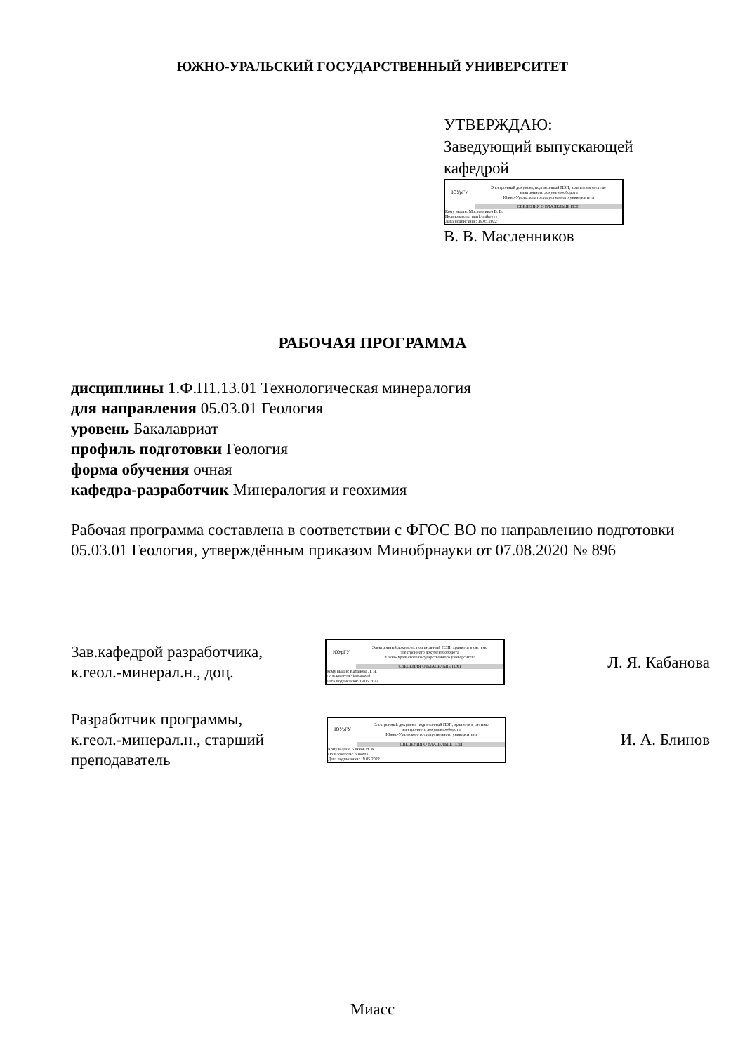ЮЖНО-УРАЛЬСКИЙ ГОСУДАРСТВЕННЫЙ УНИВЕРСИТЕТ
УТВЕРЖДАЮ:
Заведующий выпускающей
кафедрой
ЮУрГУ
Электронный документ, подписанный ПЭП, хранится в системе
электронного документооборота
Южно-Уральского государственного университета
СВЕДЕНИЯ О ВЛАДЕЛЬЦЕ ПЭП
Кому выдан: Масленников В. В.
Пользователь: maslennikovvv
Дата подписания: 19.05.2022
В. В. Масленников
РАБОЧАЯ ПРОГРАММА
дисциплины 1.Ф.П1.13.01 Технологическая минералогия
для направления 05.03.01 Геология
уровень Бакалавриат
профиль подготовки Геология
форма обучения очная
кафедра-разработчик Минералогия и геохимия
Рабочая программа составлена в соответствии с ФГОС ВО по направлению подготовки 05.03.01 Геология, утверждённым приказом Минобрнауки от 07.08.2020 № 896
Зав.кафедрой разработчика,
к.геол.-минерал.н., доц.
ЮУрГУ
Электронный документ, подписанный ПЭП, хранится в системе
электронного документооборота
Южно-Уральского государственного университета
СВЕДЕНИЯ О ВЛАДЕЛЬЦЕ ПЭП
Кому выдан: Кабанова Л. Я.
Пользователь: kabanovali
Дата подписания: 19.05.2022
Л. Я. Кабанова
Разработчик программы,
к.геол.-минерал.н., старший
преподаватель
ЮУрГУ
Электронный документ, подписанный ПЭП, хранится в системе
электронного документооборота
Южно-Уральского государственного университета
СВЕДЕНИЯ О ВЛАДЕЛЬЦЕ ПЭП
Кому выдан: Блинов И. А.
Пользователь: blinovia
Дата подписания: 19.05.2022
И. А. Блинов
Миасс